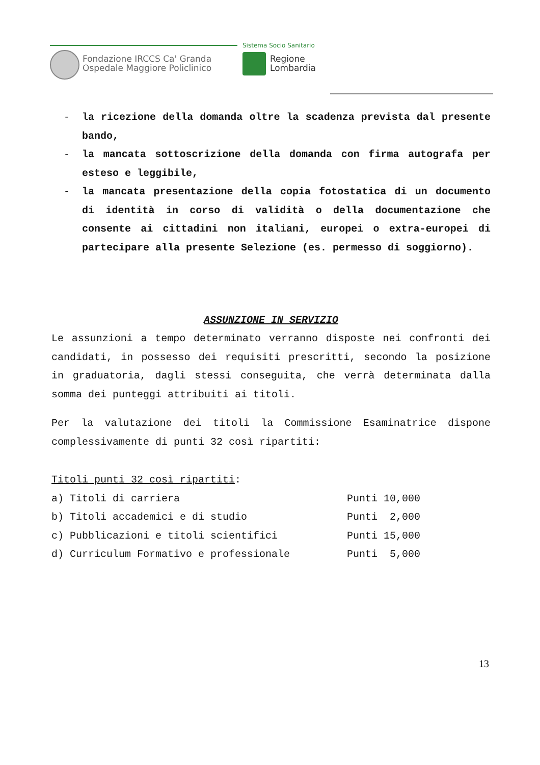Fondazione IRCCS Ca' Granda
Ospedale Maggiore Policlinico
Sistema Socio Sanitario
Regione
Lombardia
- la ricezione della domanda oltre la scadenza prevista dal presente bando,
- la mancata sottoscrizione della domanda con firma autografa per esteso e leggibile,
- la mancata presentazione della copia fotostatica di un documento di identità in corso di validità o della documentazione che consente ai cittadini non italiani, europei o extra-europei di partecipare alla presente Selezione (es. permesso di soggiorno).
ASSUNZIONE IN SERVIZIO
Le assunzioni a tempo determinato verranno disposte nei confronti dei candidati, in possesso dei requisiti prescritti, secondo la posizione in graduatoria, dagli stessi conseguita, che verrà determinata dalla somma dei punteggi attribuiti ai titoli.
Per la valutazione dei titoli la Commissione Esaminatrice dispone complessivamente di punti 32 così ripartiti:
Titoli punti 32 così ripartiti:
| a) Titoli di carriera | Punti 10,000 |
| b) Titoli accademici e di studio | Punti 2,000 |
| c) Pubblicazioni e titoli scientifici | Punti 15,000 |
| d) Curriculum Formativo e professionale | Punti 5,000 |
13